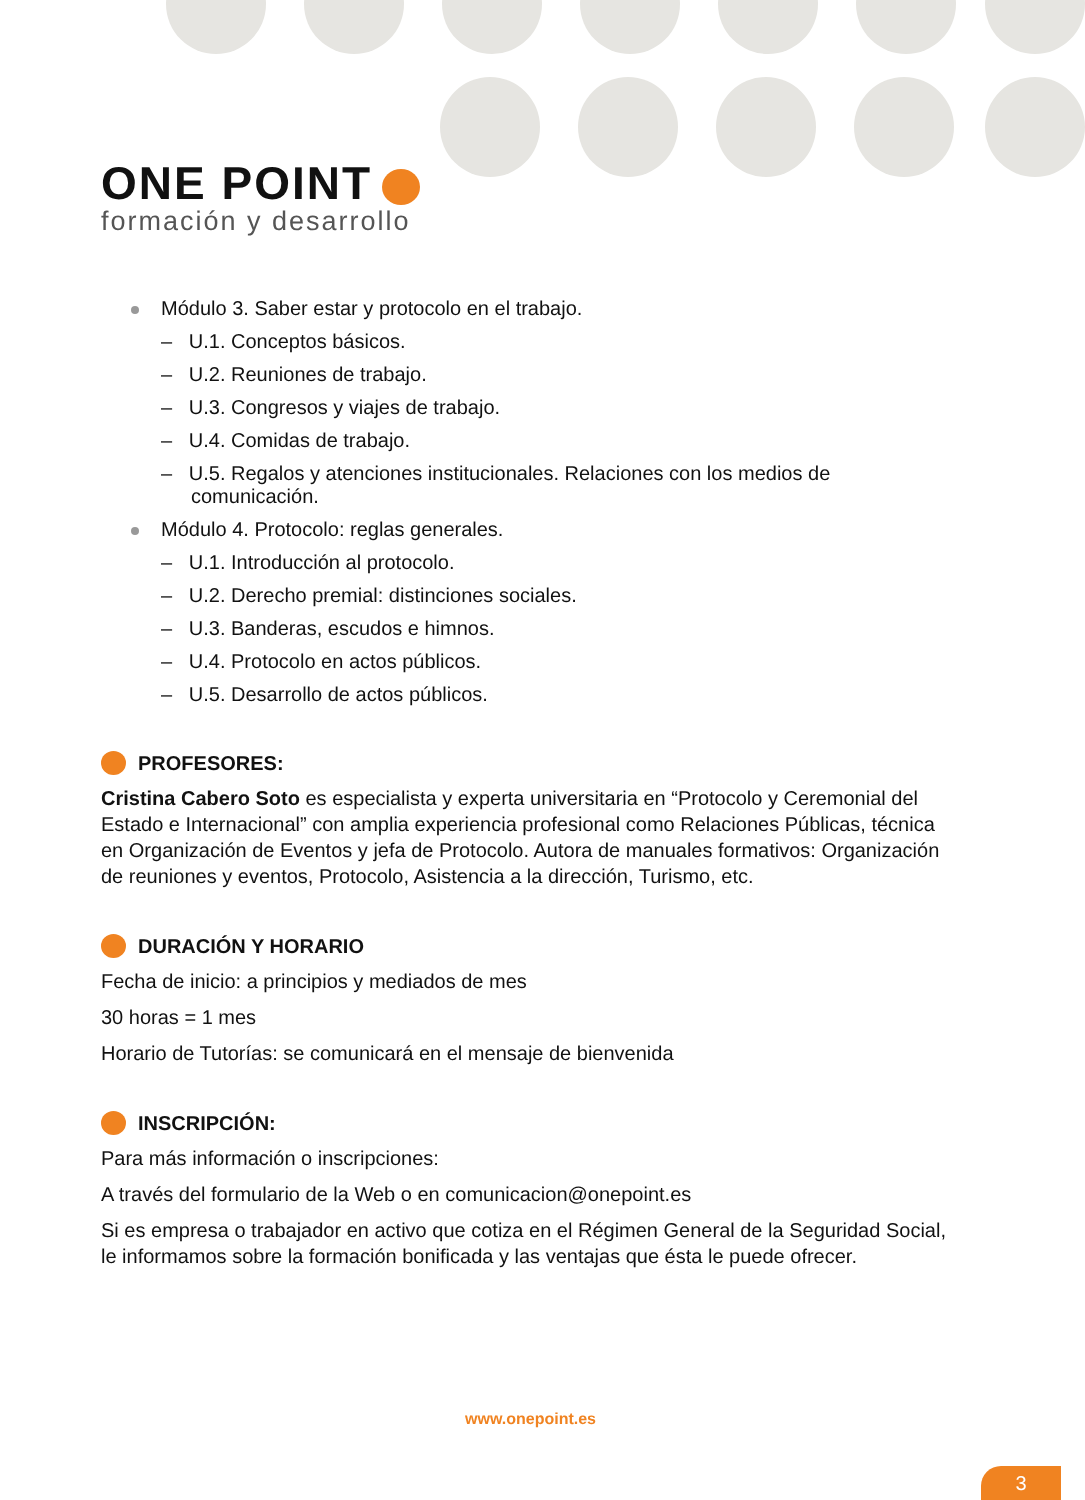ONE POINT
formación y desarrollo
Módulo 3. Saber estar y protocolo en el trabajo.
– U.1. Conceptos básicos.
– U.2. Reuniones de trabajo.
– U.3. Congresos y viajes de trabajo.
– U.4. Comidas de trabajo.
– U.5. Regalos y atenciones institucionales. Relaciones con los medios de comunicación.
Módulo 4. Protocolo: reglas generales.
– U.1. Introducción al protocolo.
– U.2. Derecho premial: distinciones sociales.
– U.3. Banderas, escudos e himnos.
– U.4. Protocolo en actos públicos.
– U.5. Desarrollo de actos públicos.
PROFESORES:
Cristina Cabero Soto es especialista y experta universitaria en “Protocolo y Ceremonial del Estado e Internacional” con amplia experiencia profesional como Relaciones Públicas, técnica en Organización de Eventos y jefa de Protocolo. Autora de manuales formativos: Organización de reuniones y eventos, Protocolo, Asistencia a la dirección, Turismo, etc.
DURACIÓN Y HORARIO
Fecha de inicio: a principios y mediados de mes
30 horas = 1 mes
Horario de Tutorías: se comunicará en el mensaje de bienvenida
INSCRIPCIÓN:
Para más información o inscripciones:
A través del formulario de la Web o en comunicacion@onepoint.es
Si es empresa o trabajador en activo que cotiza en el Régimen General de la Seguridad Social, le informamos sobre la formación bonificada y las ventajas que ésta le puede ofrecer.
www.onepoint.es
3